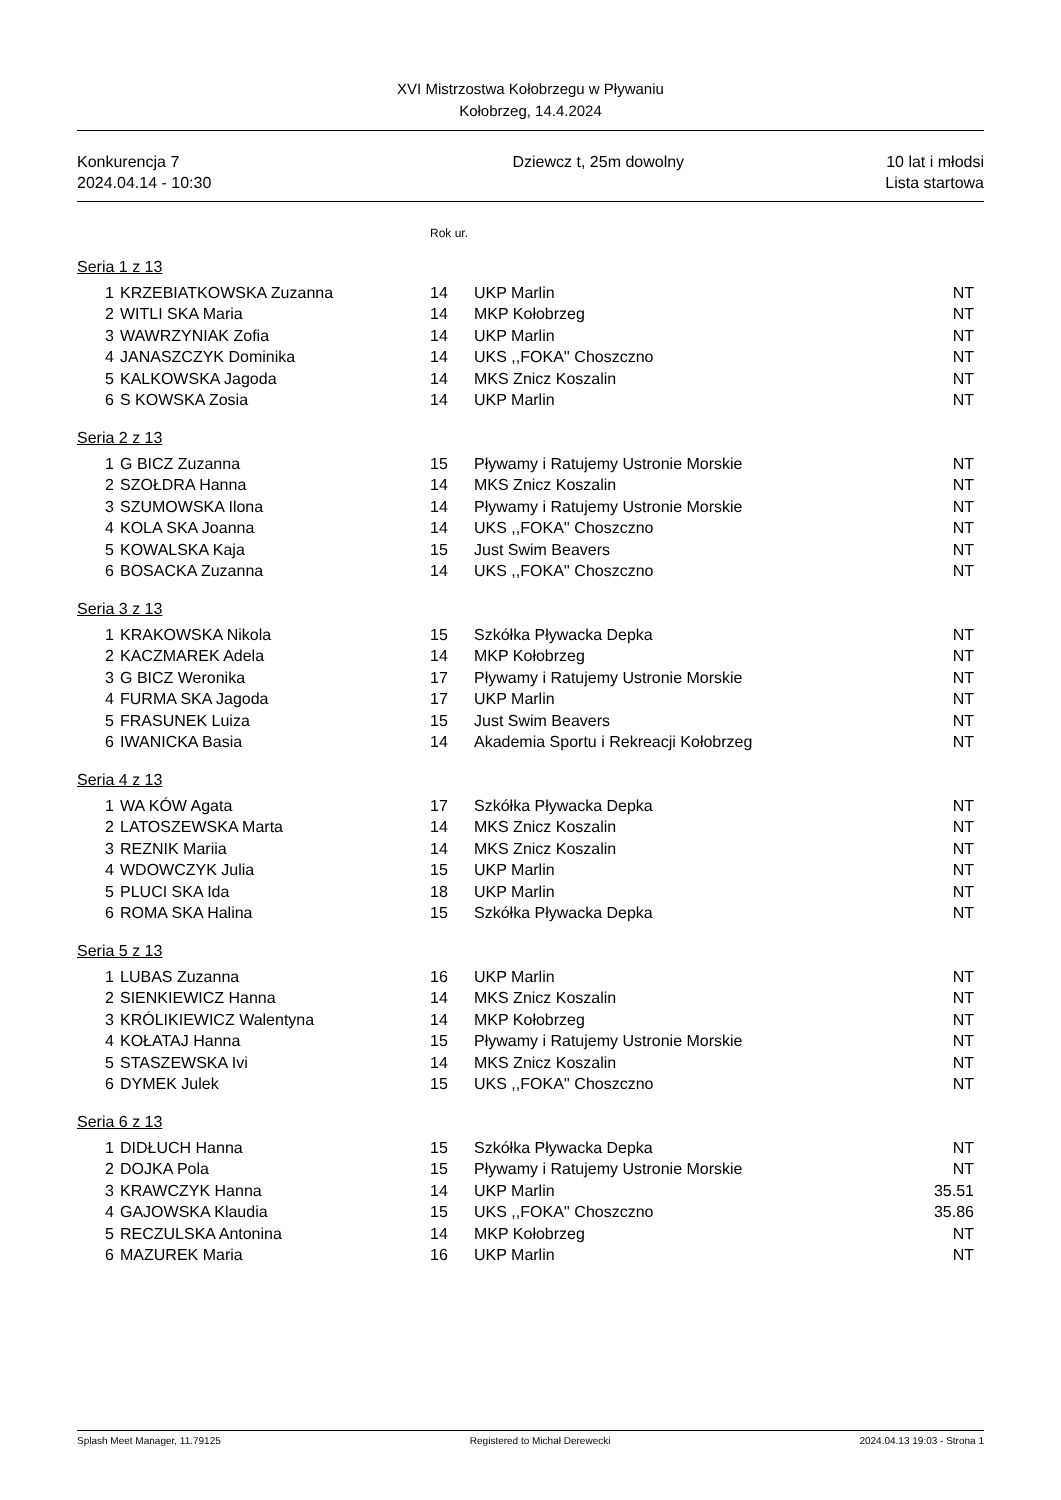XVI Mistrzostwa Kołobrzegu w Pływaniu
Kołobrzeg, 14.4.2024
Konkurencja 7
2024.04.14 - 10:30
Dziewcz t, 25m dowolny 10 lat i młodsi
Lista startowa
Rok ur.
Seria 1 z 13
| 1 | KRZEBIATKOWSKA Zuzanna | 14 | UKP Marlin | NT |
| 2 | WITLI SKA Maria | 14 | MKP Kołobrzeg | NT |
| 3 | WAWRZYNIAK Zofia | 14 | UKP Marlin | NT |
| 4 | JANASZCZYK Dominika | 14 | UKS ,,FOKA'' Choszczno | NT |
| 5 | KALKOWSKA Jagoda | 14 | MKS Znicz Koszalin | NT |
| 6 | S KOWSKA Zosia | 14 | UKP Marlin | NT |
Seria 2 z 13
| 1 | G BICZ Zuzanna | 15 | Pływamy i Ratujemy Ustronie Morskie | NT |
| 2 | SZOŁDRA Hanna | 14 | MKS Znicz Koszalin | NT |
| 3 | SZUMOWSKA Ilona | 14 | Pływamy i Ratujemy Ustronie Morskie | NT |
| 4 | KOLA SKA Joanna | 14 | UKS ,,FOKA'' Choszczno | NT |
| 5 | KOWALSKA Kaja | 15 | Just Swim Beavers | NT |
| 6 | BOSACKA Zuzanna | 14 | UKS ,,FOKA'' Choszczno | NT |
Seria 3 z 13
| 1 | KRAKOWSKA Nikola | 15 | Szkółka Pływacka Depka | NT |
| 2 | KACZMAREK Adela | 14 | MKP Kołobrzeg | NT |
| 3 | G BICZ Weronika | 17 | Pływamy i Ratujemy Ustronie Morskie | NT |
| 4 | FURMA SKA Jagoda | 17 | UKP Marlin | NT |
| 5 | FRASUNEK Luiza | 15 | Just Swim Beavers | NT |
| 6 | IWANICKA Basia | 14 | Akademia Sportu i Rekreacji Kołobrzeg | NT |
Seria 4 z 13
| 1 | WA KÓW Agata | 17 | Szkółka Pływacka Depka | NT |
| 2 | LATOSZEWSKA Marta | 14 | MKS Znicz Koszalin | NT |
| 3 | REZNIK Mariia | 14 | MKS Znicz Koszalin | NT |
| 4 | WDOWCZYK Julia | 15 | UKP Marlin | NT |
| 5 | PLUCI SKA Ida | 18 | UKP Marlin | NT |
| 6 | ROMA SKA Halina | 15 | Szkółka Pływacka Depka | NT |
Seria 5 z 13
| 1 | LUBAS Zuzanna | 16 | UKP Marlin | NT |
| 2 | SIENKIEWICZ Hanna | 14 | MKS Znicz Koszalin | NT |
| 3 | KRÓLIKIEWICZ Walentyna | 14 | MKP Kołobrzeg | NT |
| 4 | KOŁATAJ Hanna | 15 | Pływamy i Ratujemy Ustronie Morskie | NT |
| 5 | STASZEWSKA Ivi | 14 | MKS Znicz Koszalin | NT |
| 6 | DYMEK Julek | 15 | UKS ,,FOKA'' Choszczno | NT |
Seria 6 z 13
| 1 | DIDŁUCH Hanna | 15 | Szkółka Pływacka Depka | NT |
| 2 | DOJKA Pola | 15 | Pływamy i Ratujemy Ustronie Morskie | NT |
| 3 | KRAWCZYK Hanna | 14 | UKP Marlin | 35.51 |
| 4 | GAJOWSKA Klaudia | 15 | UKS ,,FOKA'' Choszczno | 35.86 |
| 5 | RECZULSKA Antonina | 14 | MKP Kołobrzeg | NT |
| 6 | MAZUREK Maria | 16 | UKP Marlin | NT |
Splash Meet Manager, 11.79125 Registered to Michał Derewecki 2024.04.13 19:03 - Strona 1